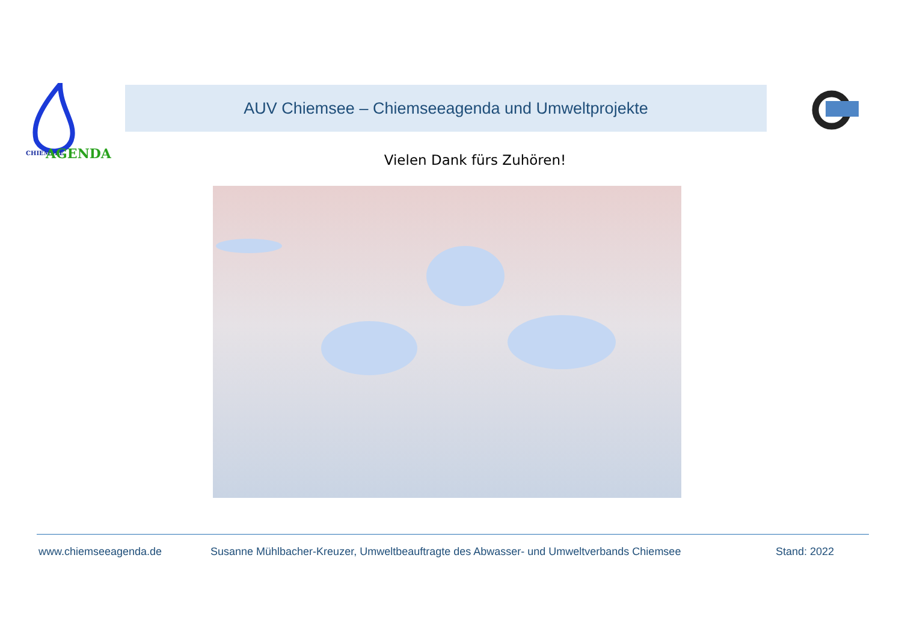CHIEMSEE
AGENDA
AUV Chiemsee – Chiemseeagenda und Umweltprojekte
Vielen Dank fürs Zuhören!
www.chiemseeagenda.de Susanne Mühlbacher-Kreuzer, Umweltbeauftragte des Abwasser- und Umweltverbands Chiemsee Stand: 2022